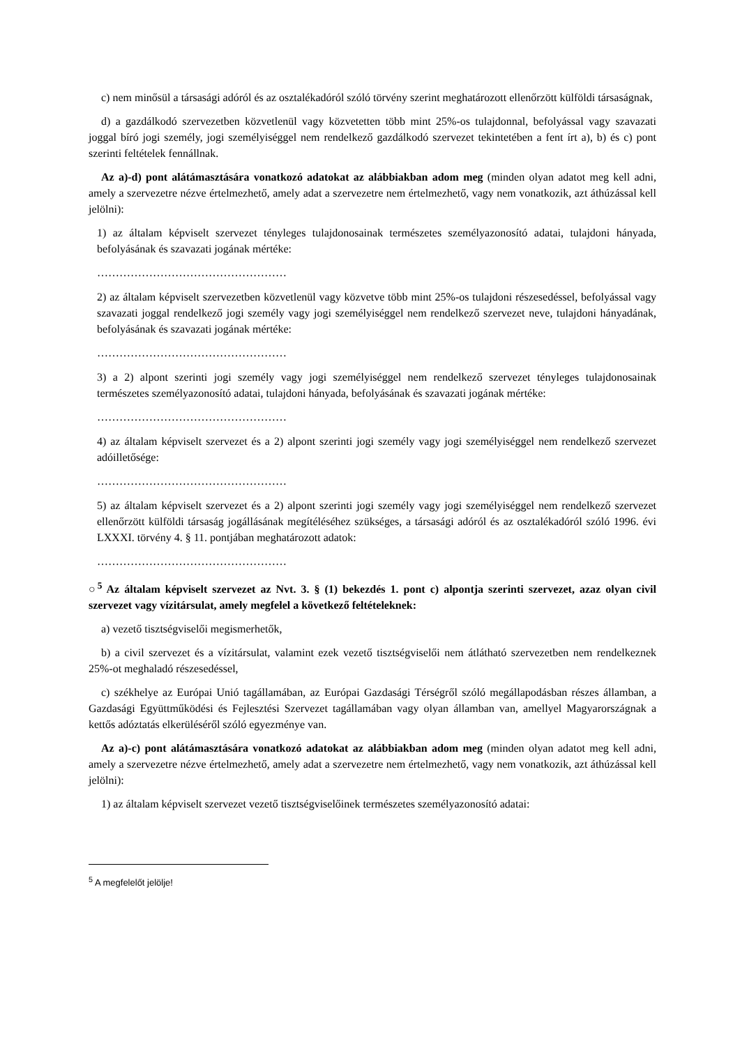c) nem minősül a társasági adóról és az osztalékadóról szóló törvény szerint meghatározott ellenőrzött külföldi társaságnak,
d) a gazdálkodó szervezetben közvetlenül vagy közvetetten több mint 25%-os tulajdonnal, befolyással vagy szavazati joggal bíró jogi személy, jogi személyiséggel nem rendelkező gazdálkodó szervezet tekintetében a fent írt a), b) és c) pont szerinti feltételek fennállnak.
Az a)-d) pont alátámasztására vonatkozó adatokat az alábbiakban adom meg (minden olyan adatot meg kell adni, amely a szervezetre nézve értelmezhető, amely adat a szervezetre nem értelmezhető, vagy nem vonatkozik, azt áthúzással kell jelölni):
1) az általam képviselt szervezet tényleges tulajdonosainak természetes személyazonosító adatai, tulajdoni hányada, befolyásának és szavazati jogának mértéke:
……………………………………………
2) az általam képviselt szervezetben közvetlenül vagy közvetve több mint 25%-os tulajdoni részesedéssel, befolyással vagy szavazati joggal rendelkező jogi személy vagy jogi személyiséggel nem rendelkező szervezet neve, tulajdoni hányadának, befolyásának és szavazati jogának mértéke:
……………………………………………
3) a 2) alpont szerinti jogi személy vagy jogi személyiséggel nem rendelkező szervezet tényleges tulajdonosainak természetes személyazonosító adatai, tulajdoni hányada, befolyásának és szavazati jogának mértéke:
……………………………………………
4) az általam képviselt szervezet és a 2) alpont szerinti jogi személy vagy jogi személyiséggel nem rendelkező szervezet adóilletősége:
……………………………………………
5) az általam képviselt szervezet és a 2) alpont szerinti jogi személy vagy jogi személyiséggel nem rendelkező szervezet ellenőrzött külföldi társaság jogállásának megítéléséhez szükséges, a társasági adóról és az osztalékadóról szóló 1996. évi LXXXI. törvény 4. § 11. pontjában meghatározott adatok:
……………………………………………
○<sup>5</sup> Az általam képviselt szervezet az Nvt. 3. § (1) bekezdés 1. pont c) alpontja szerinti szervezet, azaz olyan civil szervezet vagy vízitársulat, amely megfelel a következő feltételeknek:
a) vezető tisztségviselői megismerhetők,
b) a civil szervezet és a vízitársulat, valamint ezek vezető tisztségviselői nem átlátható szervezetben nem rendelkeznek 25%-ot meghaladó részesedéssel,
c) székhelye az Európai Unió tagállamában, az Európai Gazdasági Térségről szóló megállapodásban részes államban, a Gazdasági Együttműködési és Fejlesztési Szervezet tagállamában vagy olyan államban van, amellyel Magyarországnak a kettős adóztatás elkerüléséről szóló egyezménye van.
Az a)-c) pont alátámasztására vonatkozó adatokat az alábbiakban adom meg (minden olyan adatot meg kell adni, amely a szervezetre nézve értelmezhető, amely adat a szervezetre nem értelmezhető, vagy nem vonatkozik, azt áthúzással kell jelölni):
1) az általam képviselt szervezet vezető tisztségviselőinek természetes személyazonosító adatai:
<sup>5</sup> A megfelelőt jelölje!